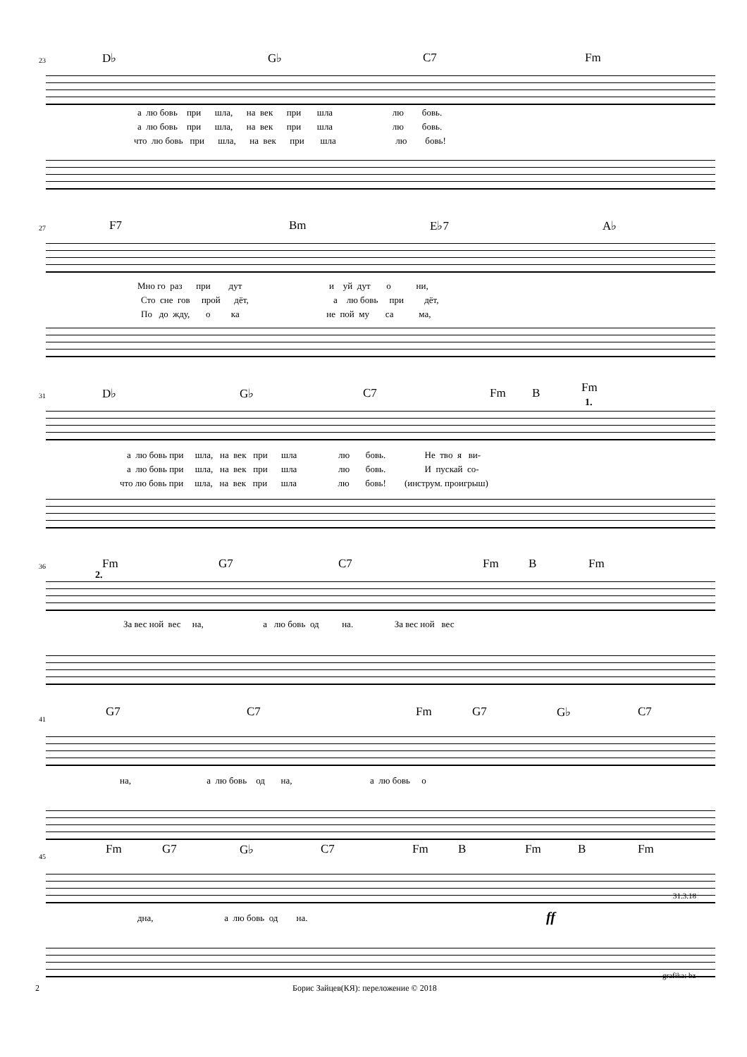23 D♭ G♭ C7 Fm
а лю бовь при шла, на век при шла лю бовь.
а лю бовь при шла, на век при шла лю бовь.
что лю бовь при шла, на век при шла лю бовь!
27 F7 Bm E♭7 A♭
Мно го раз при дут и уй дут о ни,
Сто сне гов прой дёт, а лю бовь при дёт,
По до жду, о ка не пой му са ма,
31 D♭ G♭ C7 Fm B Fm
1.
а лю бовь при шла, на век при шла лю бовь. Не тво я ви-
а лю бовь при шла, на век при шла лю бовь. И пускай со-
что лю бовь при шла, на век при шла лю бовь! (инструм. проигрыш)
36 Fm G7 C7 Fm B Fm
2.
За вес ной вес на, а лю бовь од на. За вес ной вес
41
G7 C7 Fm G7 G♭ C7
на, а лю бовь од на, а лю бовь о
45
Fm G7 G♭ C7 Fm B Fm B Fm
ff
31.3.18
дна, а лю бовь од на.
grafika: bz
2
Борис Зайцев(КЯ): переложение © 2018